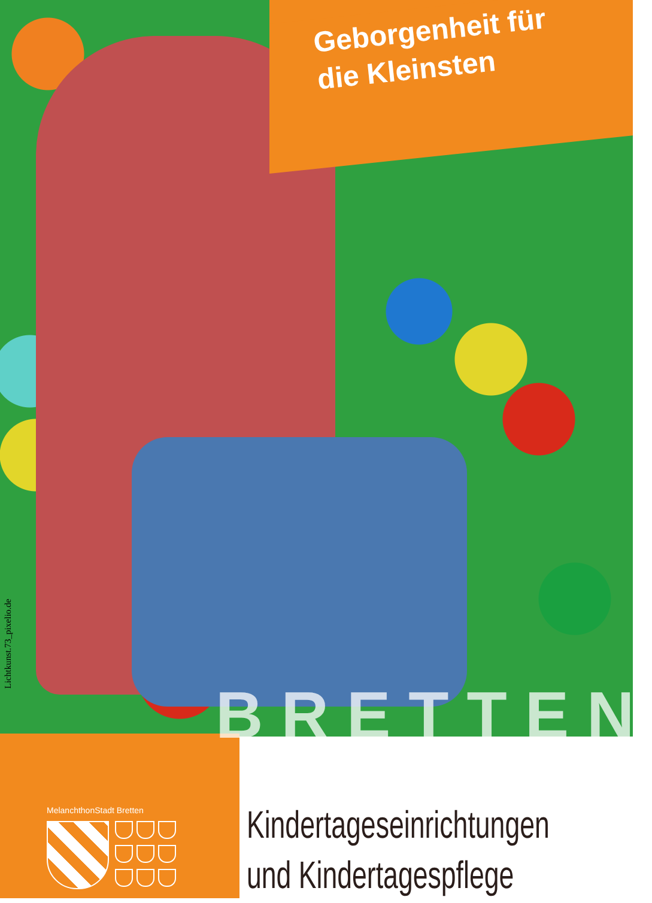Geborgenheit für
die Kleinsten
Lichtkunst.73_pixelio.de
BRETTEN
MelanchthonStadt Bretten
Kindertageseinrichtungen
und Kindertagespflege